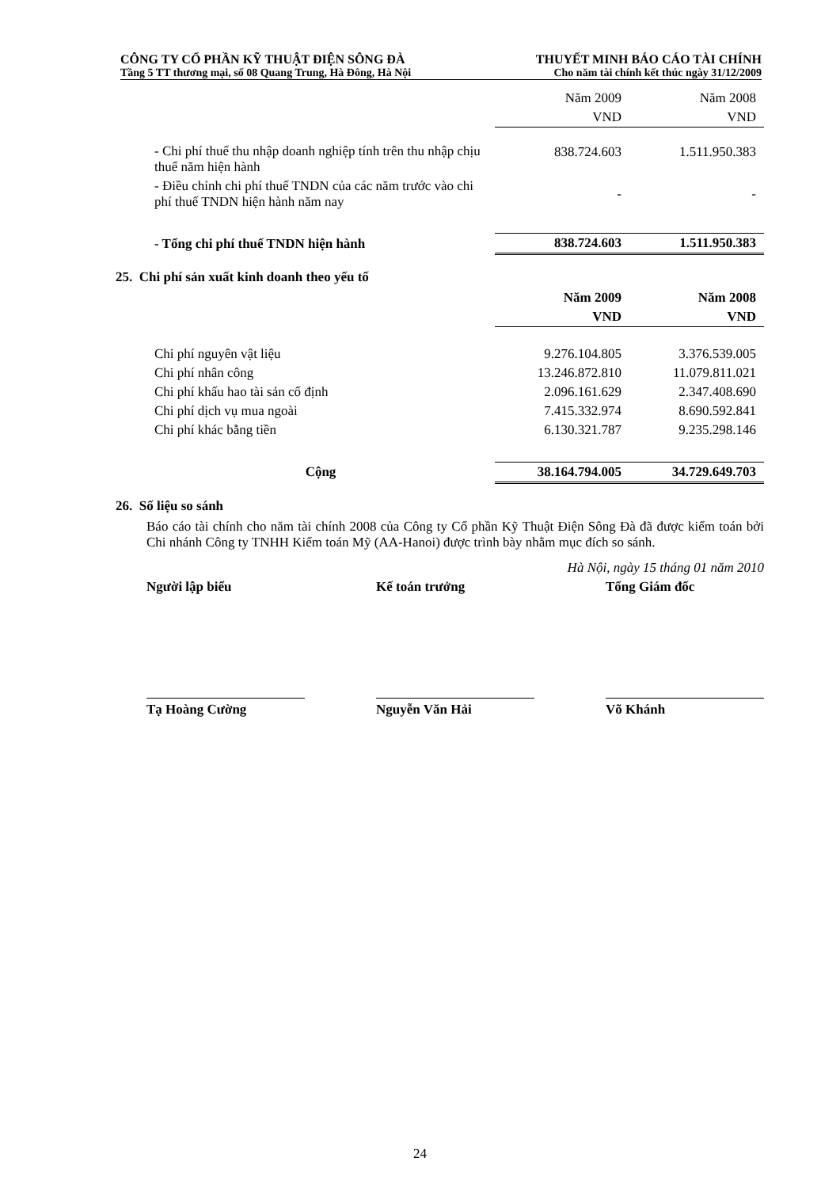CÔNG TY CỔ PHẦN KỸ THUẬT ĐIỆN SÔNG ĐÀ THUYẾT MINH BÁO CÁO TÀI CHÍNH
Tầng 5 TT thương mại, số 08 Quang Trung, Hà Đông, Hà Nội Cho năm tài chính kết thúc ngày 31/12/2009
| | Năm 2009 | Năm 2008 |
| | VND | VND |
| - Chi phí thuế thu nhập doanh nghiệp tính trên thu nhập chịu thuế năm hiện hành | 838.724.603 | 1.511.950.383 |
| - Điều chỉnh chi phí thuế TNDN của các năm trước vào chi phí thuế TNDN hiện hành năm nay | - | - |
| - Tổng chi phí thuế TNDN hiện hành | 838.724.603 | 1.511.950.383 |
25. Chi phí sản xuất kinh doanh theo yếu tố
| | Năm 2009 | Năm 2008 |
| | VND | VND |
| Chi phí nguyên vật liệu | 9.276.104.805 | 3.376.539.005 |
| Chi phí nhân công | 13.246.872.810 | 11.079.811.021 |
| Chi phí khấu hao tài sản cố định | 2.096.161.629 | 2.347.408.690 |
| Chi phí dịch vụ mua ngoài | 7.415.332.974 | 8.690.592.841 |
| Chi phí khác bằng tiền | 6.130.321.787 | 9.235.298.146 |
| Cộng | 38.164.794.005 | 34.729.649.703 |
26. Số liệu so sánh
Báo cáo tài chính cho năm tài chính 2008 của Công ty Cổ phần Kỹ Thuật Điện Sông Đà đã được kiểm toán bởi Chi nhánh Công ty TNHH Kiểm toán Mỹ (AA-Hanoi) được trình bày nhằm mục đích so sánh.
Hà Nội, ngày 15 tháng 01 năm 2010
Người lập biểu Kế toán trưởng Tổng Giám đốc
Tạ Hoàng Cường Nguyễn Văn Hải Võ Khánh
24